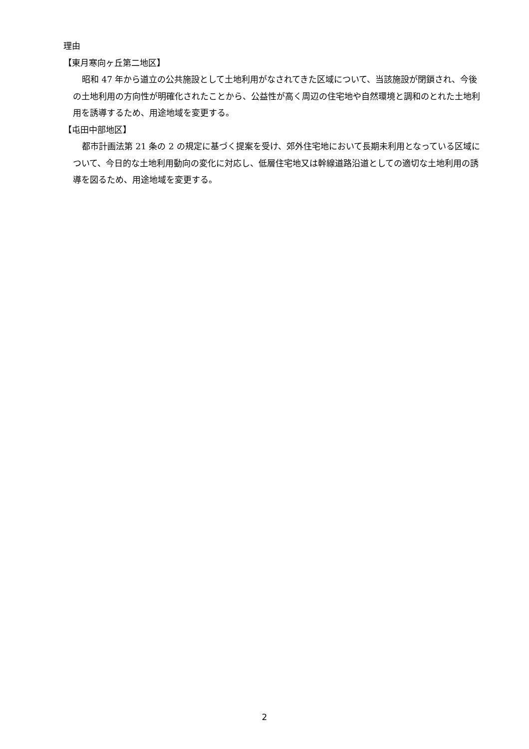理由
【東月寒向ヶ丘第二地区】
昭和 47 年から道立の公共施設として土地利用がなされてきた区域について、当該施設が閉鎖され、今後の土地利用の方向性が明確化されたことから、公益性が高く周辺の住宅地や自然環境と調和のとれた土地利用を誘導するため、用途地域を変更する。
【屯田中部地区】
都市計画法第 21 条の 2 の規定に基づく提案を受け、郊外住宅地において長期未利用となっている区域について、今日的な土地利用動向の変化に対応し、低層住宅地又は幹線道路沿道としての適切な土地利用の誘導を図るため、用途地域を変更する。
2